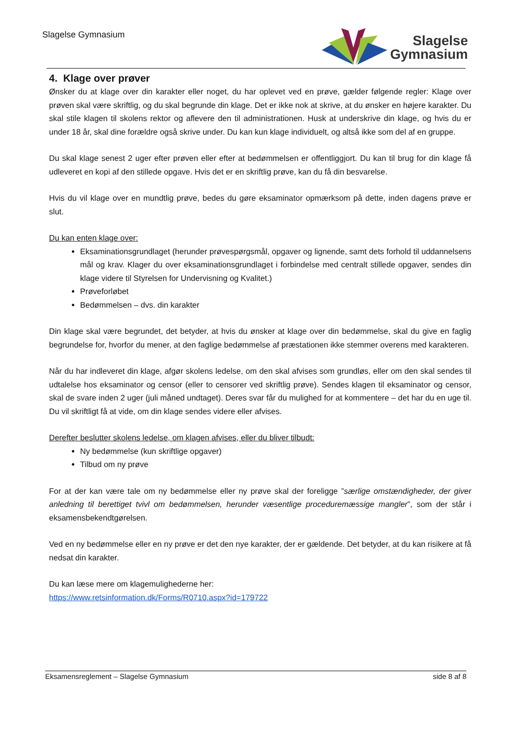Slagelse Gymnasium
Slagelse
Gymnasium
4. Klage over prøver
Ønsker du at klage over din karakter eller noget, du har oplevet ved en prøve, gælder følgende regler: Klage over prøven skal være skriftlig, og du skal begrunde din klage. Det er ikke nok at skrive, at du ønsker en højere karakter. Du skal stile klagen til skolens rektor og aflevere den til administrationen. Husk at underskrive din klage, og hvis du er under 18 år, skal dine forældre også skrive under. Du kan kun klage individuelt, og altså ikke som del af en gruppe.
Du skal klage senest 2 uger efter prøven eller efter at bedømmelsen er offentliggjort. Du kan til brug for din klage få udleveret en kopi af den stillede opgave. Hvis det er en skriftlig prøve, kan du få din besvarelse.
Hvis du vil klage over en mundtlig prøve, bedes du gøre eksaminator opmærksom på dette, inden dagens prøve er slut.
Du kan enten klage over:
Eksaminationsgrundlaget (herunder prøvespørgsmål, opgaver og lignende, samt dets forhold til uddannelsens mål og krav. Klager du over eksaminationsgrundlaget i forbindelse med centralt stillede opgaver, sendes din klage videre til Styrelsen for Undervisning og Kvalitet.)
Prøveforløbet
Bedømmelsen – dvs. din karakter
Din klage skal være begrundet, det betyder, at hvis du ønsker at klage over din bedømmelse, skal du give en faglig begrundelse for, hvorfor du mener, at den faglige bedømmelse af præstationen ikke stemmer overens med karakteren.
Når du har indleveret din klage, afgør skolens ledelse, om den skal afvises som grundløs, eller om den skal sendes til udtalelse hos eksaminator og censor (eller to censorer ved skriftlig prøve). Sendes klagen til eksaminator og censor, skal de svare inden 2 uger (juli måned undtaget). Deres svar får du mulighed for at kommentere – det har du en uge til. Du vil skriftligt få at vide, om din klage sendes videre eller afvises.
Derefter beslutter skolens ledelse, om klagen afvises, eller du bliver tilbudt:
Ny bedømmelse (kun skriftlige opgaver)
Tilbud om ny prøve
For at der kan være tale om ny bedømmelse eller ny prøve skal der foreligge ”særlige omstændigheder, der giver anledning til berettiget tvivl om bedømmelsen, herunder væsentlige proceduremæssige mangler”, som der står i eksamensbekendtgørelsen.
Ved en ny bedømmelse eller en ny prøve er det den nye karakter, der er gældende. Det betyder, at du kan risikere at få nedsat din karakter.
Du kan læse mere om klagemulighederne her:
https://www.retsinformation.dk/Forms/R0710.aspx?id=179722
Eksamensreglement – Slagelse Gymnasium side 8 af 8